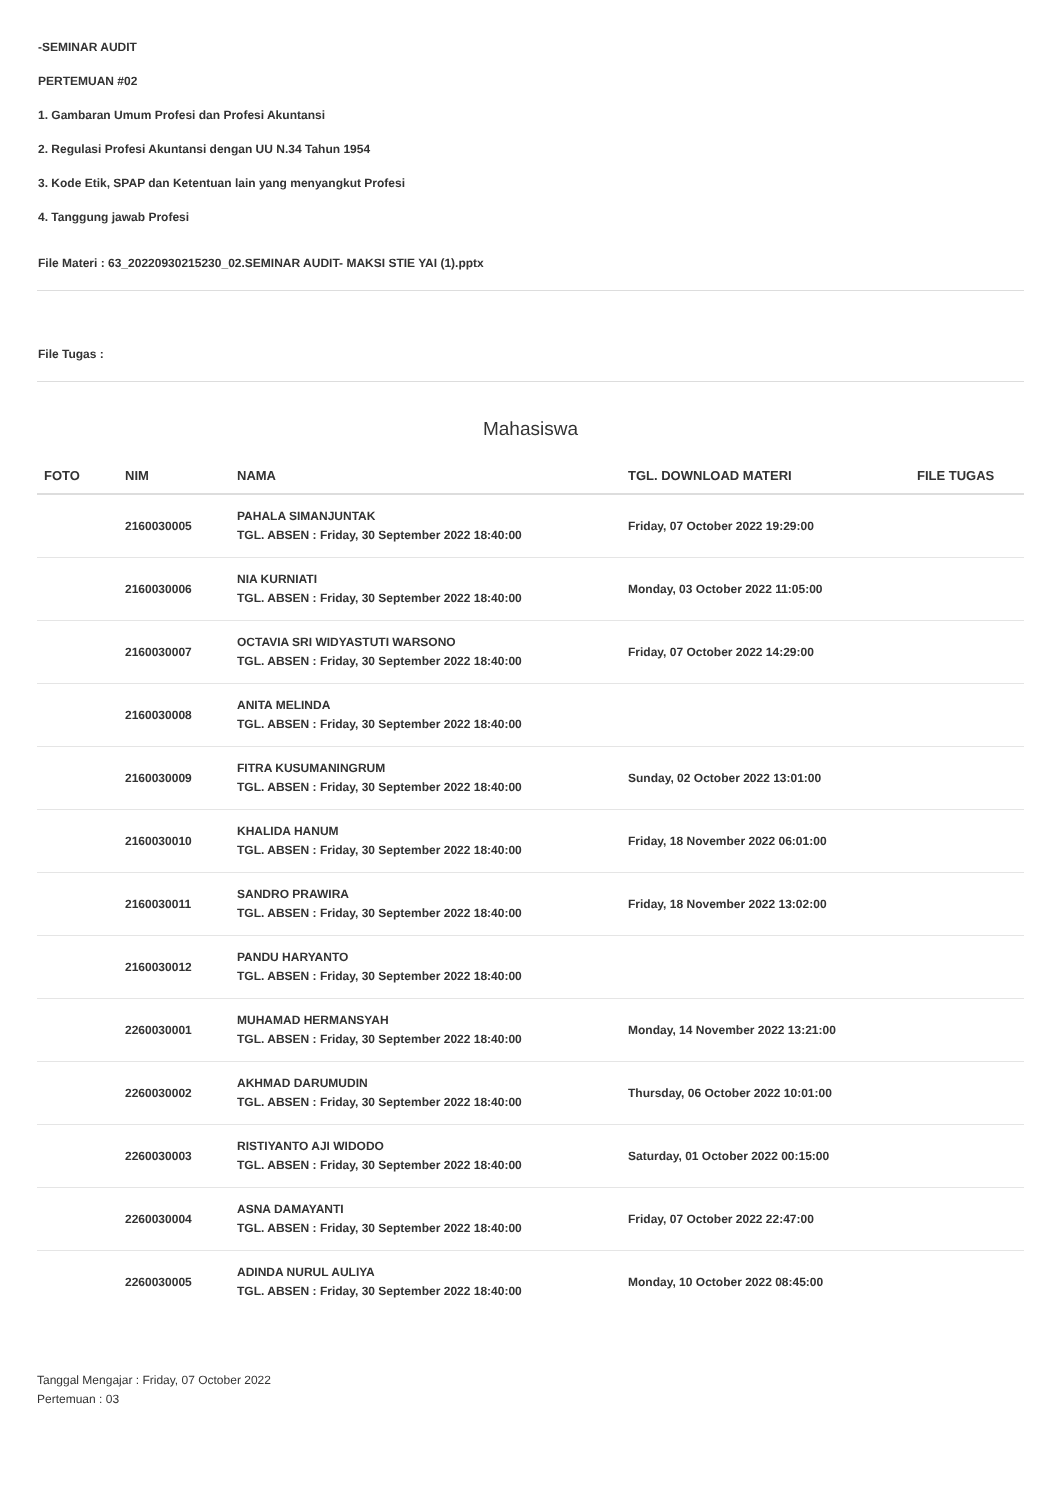-SEMINAR AUDIT
PERTEMUAN #02
1. Gambaran Umum Profesi dan Profesi Akuntansi
2. Regulasi Profesi Akuntansi dengan UU N.34 Tahun 1954
3. Kode Etik, SPAP dan Ketentuan lain yang menyangkut Profesi
4. Tanggung jawab Profesi
File Materi : 63_20220930215230_02.SEMINAR AUDIT- MAKSI STIE YAI (1).pptx
File Tugas :
Mahasiswa
| FOTO | NIM | NAMA | TGL. DOWNLOAD MATERI | FILE TUGAS |
| --- | --- | --- | --- | --- |
| | 2160030005 | PAHALA SIMANJUNTAK TGL. ABSEN : Friday, 30 September 2022 18:40:00 | Friday, 07 October 2022 19:29:00 | |
| | 2160030006 | NIA KURNIATI TGL. ABSEN : Friday, 30 September 2022 18:40:00 | Monday, 03 October 2022 11:05:00 | |
| | 2160030007 | OCTAVIA SRI WIDYASTUTI WARSONO TGL. ABSEN : Friday, 30 September 2022 18:40:00 | Friday, 07 October 2022 14:29:00 | |
| | 2160030008 | ANITA MELINDA TGL. ABSEN : Friday, 30 September 2022 18:40:00 | | |
| | 2160030009 | FITRA KUSUMANINGRUM TGL. ABSEN : Friday, 30 September 2022 18:40:00 | Sunday, 02 October 2022 13:01:00 | |
| | 2160030010 | KHALIDA HANUM TGL. ABSEN : Friday, 30 September 2022 18:40:00 | Friday, 18 November 2022 06:01:00 | |
| | 2160030011 | SANDRO PRAWIRA TGL. ABSEN : Friday, 30 September 2022 18:40:00 | Friday, 18 November 2022 13:02:00 | |
| | 2160030012 | PANDU HARYANTO TGL. ABSEN : Friday, 30 September 2022 18:40:00 | | |
| | 2260030001 | MUHAMAD HERMANSYAH TGL. ABSEN : Friday, 30 September 2022 18:40:00 | Monday, 14 November 2022 13:21:00 | |
| | 2260030002 | AKHMAD DARUMUDIN TGL. ABSEN : Friday, 30 September 2022 18:40:00 | Thursday, 06 October 2022 10:01:00 | |
| | 2260030003 | RISTIYANTO AJI WIDODO TGL. ABSEN : Friday, 30 September 2022 18:40:00 | Saturday, 01 October 2022 00:15:00 | |
| | 2260030004 | ASNA DAMAYANTI TGL. ABSEN : Friday, 30 September 2022 18:40:00 | Friday, 07 October 2022 22:47:00 | |
| | 2260030005 | ADINDA NURUL AULIYA TGL. ABSEN : Friday, 30 September 2022 18:40:00 | Monday, 10 October 2022 08:45:00 | |
Tanggal Mengajar : Friday, 07 October 2022
Pertemuan : 03